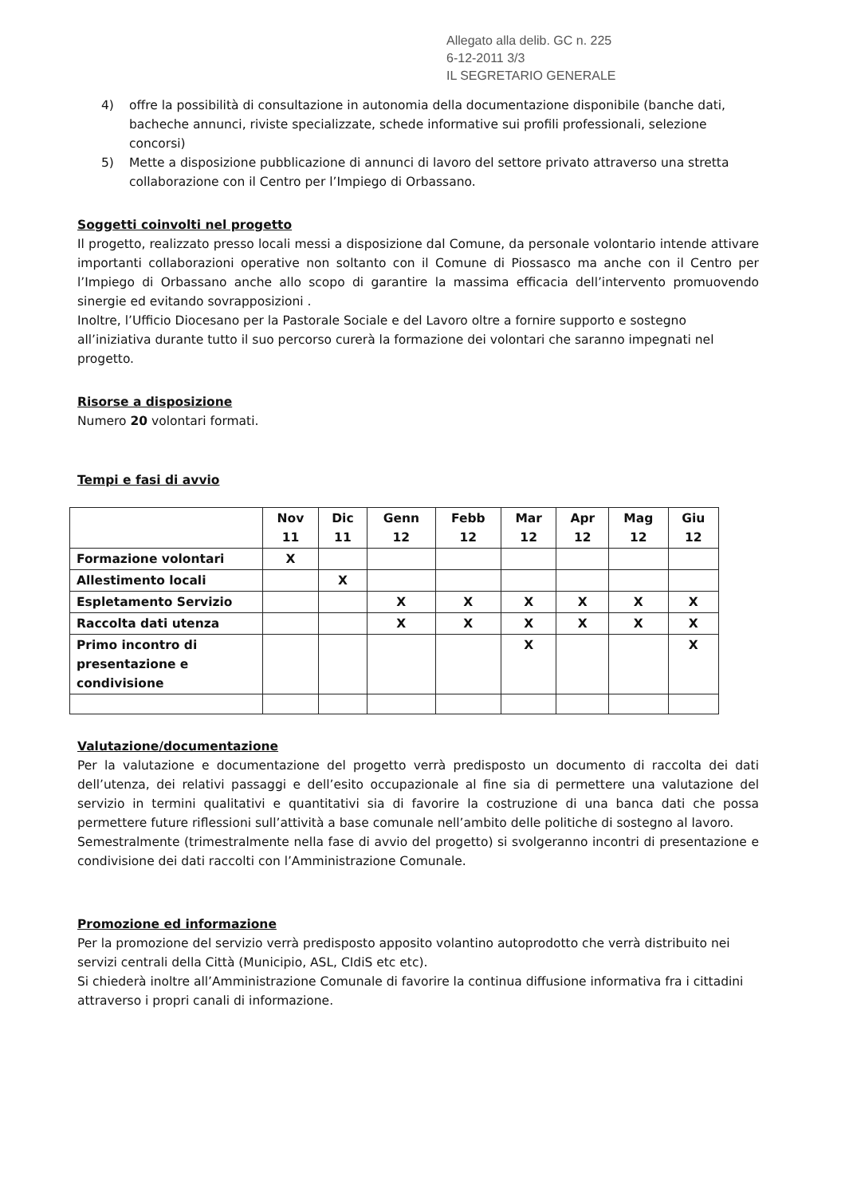Allegato alla delib. GC n. 225
6-12-2011 3/3
IL SEGRETARIO GENERALE
4) offre la possibilità di consultazione in autonomia della documentazione disponibile (banche dati, bacheche annunci, riviste specializzate, schede informative sui profili professionali, selezione concorsi)
5) Mette a disposizione pubblicazione di annunci di lavoro del settore privato attraverso una stretta collaborazione con il Centro per l’Impiego di Orbassano.
Soggetti coinvolti nel progetto
Il progetto, realizzato presso locali messi a disposizione dal Comune, da personale volontario intende attivare importanti collaborazioni operative non soltanto con il Comune di Piossasco ma anche con il Centro per l’Impiego di Orbassano anche allo scopo di garantire la massima efficacia dell’intervento promuovendo sinergie ed evitando sovrapposizioni .
Inoltre, l’Ufficio Diocesano per la Pastorale Sociale e del Lavoro oltre a fornire supporto e sostegno all’iniziativa durante tutto il suo percorso curerà la formazione dei volontari che saranno impegnati nel progetto.
Risorse a disposizione
Numero 20 volontari formati.
Tempi e fasi di avvio
| | Nov 11 | Dic 11 | Genn 12 | Febb 12 | Mar 12 | Apr 12 | Mag 12 | Giu 12 |
| --- | --- | --- | --- | --- | --- | --- | --- | --- |
| Formazione volontari | X | | | | | | | |
| Allestimento locali | | X | | | | | | |
| Espletamento Servizio | | | X | X | X | X | X | X |
| Raccolta dati utenza | | | X | X | X | X | X | X |
| Primo incontro di presentazione e condivisione | | | | | X | | | X |
Valutazione/documentazione
Per la valutazione e documentazione del progetto verrà predisposto un documento di raccolta dei dati dell’utenza, dei relativi passaggi e dell’esito occupazionale al fine sia di permettere una valutazione del servizio in termini qualitativi e quantitativi sia di favorire la costruzione di una banca dati che possa permettere future riflessioni sull’attività a base comunale nell’ambito delle politiche di sostegno al lavoro.
Semestralmente (trimestralmente nella fase di avvio del progetto) si svolgeranno incontri di presentazione e condivisione dei dati raccolti con l’Amministrazione Comunale.
Promozione ed informazione
Per la promozione del servizio verrà predisposto apposito volantino autoprodotto che verrà distribuito nei servizi centrali della Città (Municipio, ASL, CIdiS etc etc).
Si chiederà inoltre all’Amministrazione Comunale di favorire la continua diffusione informativa fra i cittadini attraverso i propri canali di informazione.